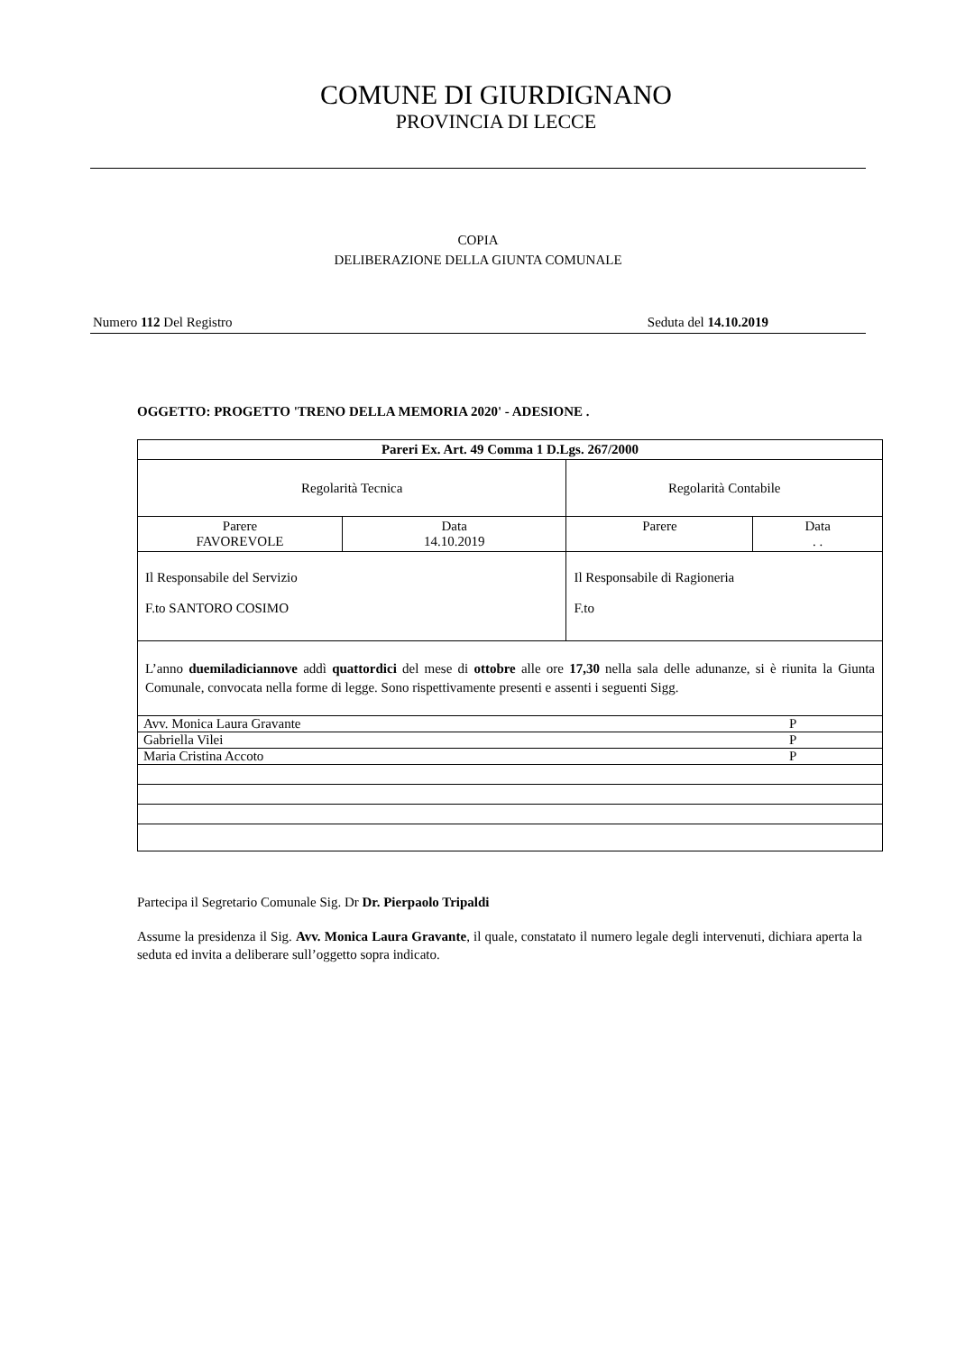COMUNE DI GIURDIGNANO
PROVINCIA DI LECCE
COPIA
DELIBERAZIONE DELLA GIUNTA COMUNALE
Numero 112 Del Registro Seduta del 14.10.2019
OGGETTO: PROGETTO 'TRENO DELLA MEMORIA 2020' - ADESIONE .
| Pareri Ex. Art. 49 Comma 1 D.Lgs. 267/2000 | | | |
| Regolarità Tecnica | | Regolarità Contabile | |
| Parere FAVOREVOLE | Data 14.10.2019 | Parere | Data . . |
| Il Responsabile del Servizio F.to SANTORO COSIMO | | Il Responsabile di Ragioneria F.to | |
| L’anno duemiladiciannove addì quattordici del mese di ottobre alle ore 17,30 nella sala delle adunanze, si è riunita la Giunta Comunale, convocata nella forme di legge. Sono rispettivamente presenti e assenti i seguenti Sigg. | | | |
| Avv. Monica Laura Gravante | | | P |
| Gabriella Vilei | | | P |
| Maria Cristina Accoto | | | P |
Partecipa il Segretario Comunale Sig. Dr Dr. Pierpaolo Tripaldi
Assume la presidenza il Sig. Avv. Monica Laura Gravante, il quale, constatato il numero legale degli intervenuti, dichiara aperta la seduta ed invita a deliberare sull’oggetto sopra indicato.